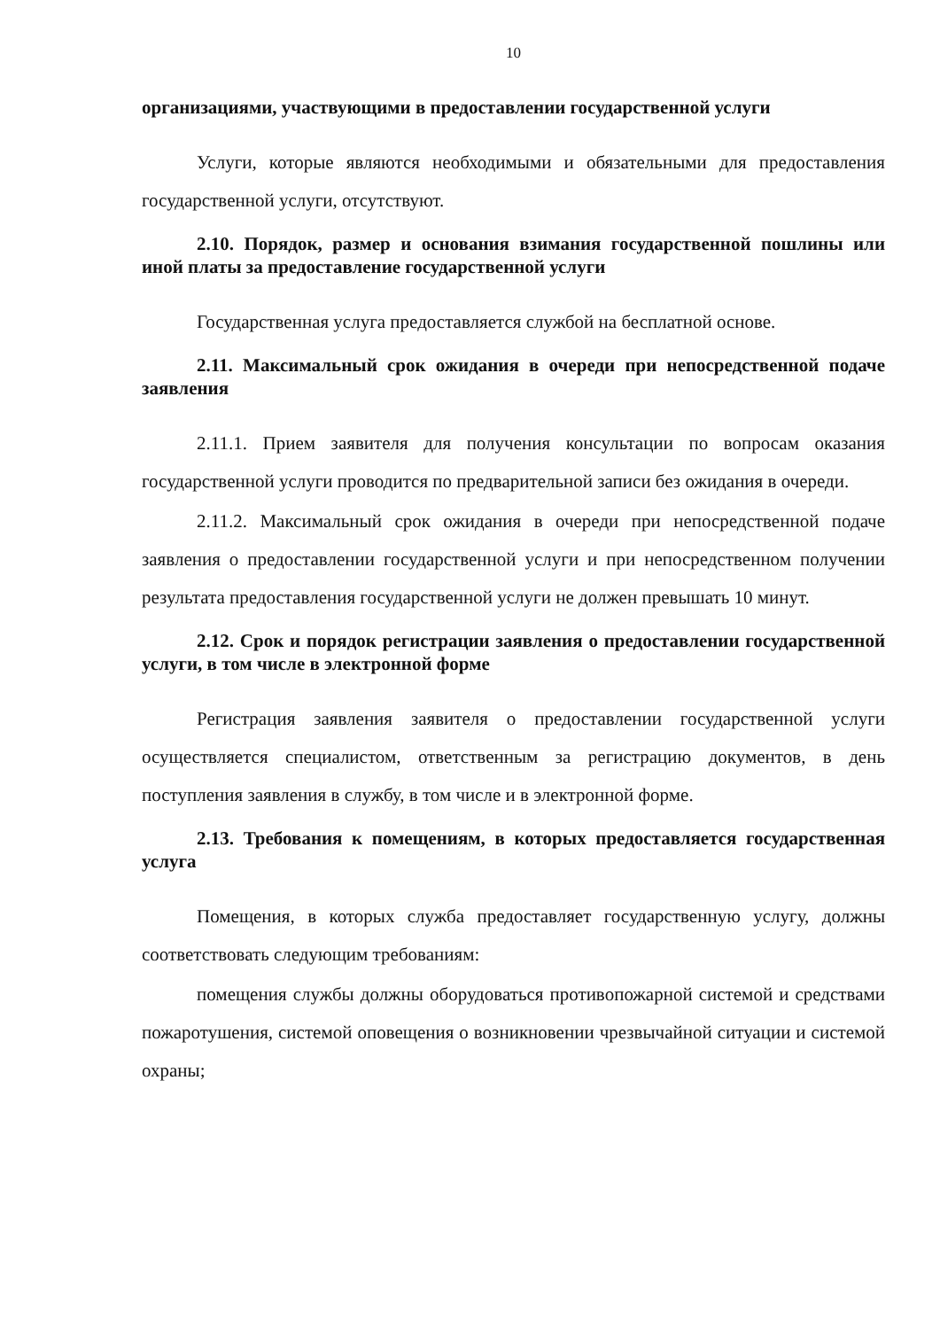10
организациями, участвующими в предоставлении государственной услуги
Услуги, которые являются необходимыми и обязательными для предоставления государственной услуги, отсутствуют.
2.10. Порядок, размер и основания взимания государственной пошлины или иной платы за предоставление государственной услуги
Государственная услуга предоставляется службой на бесплатной основе.
2.11. Максимальный срок ожидания в очереди при непосредственной подаче заявления
2.11.1. Прием заявителя для получения консультации по вопросам оказания государственной услуги проводится по предварительной записи без ожидания в очереди.
2.11.2. Максимальный срок ожидания в очереди при непосредственной подаче заявления о предоставлении государственной услуги и при непосредственном получении результата предоставления государственной услуги не должен превышать 10 минут.
2.12. Срок и порядок регистрации заявления о предоставлении государственной услуги, в том числе в электронной форме
Регистрация заявления заявителя о предоставлении государственной услуги осуществляется специалистом, ответственным за регистрацию документов, в день поступления заявления в службу, в том числе и в электронной форме.
2.13. Требования к помещениям, в которых предоставляется государственная услуга
Помещения, в которых служба предоставляет государственную услугу, должны соответствовать следующим требованиям:
помещения службы должны оборудоваться противопожарной системой и средствами пожаротушения, системой оповещения о возникновении чрезвычайной ситуации и системой охраны;